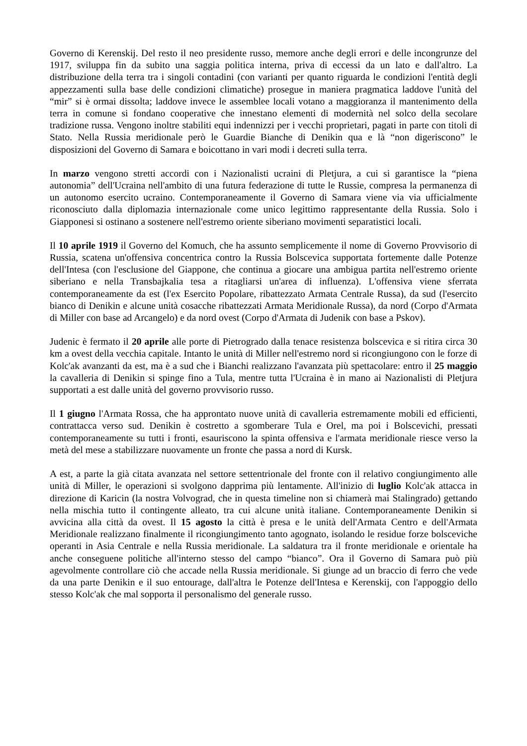Governo di Kerenskij. Del resto il neo presidente russo, memore anche degli errori e delle incongrunze del 1917, sviluppa fin da subito una saggia politica interna, priva di eccessi da un lato e dall'altro. La distribuzione della terra tra i singoli contadini (con varianti per quanto riguarda le condizioni l'entità degli appezzamenti sulla base delle condizioni climatiche) prosegue in maniera pragmatica laddove l'unità del “mir” si è ormai dissolta; laddove invece le assemblee locali votano a maggioranza il mantenimento della terra in comune si fondano cooperative che innestano elementi di modernità nel solco della secolare tradizione russa. Vengono inoltre stabiliti equi indennizzi per i vecchi proprietari, pagati in parte con titoli di Stato. Nella Russia meridionale però le Guardie Bianche di Denikin qua e là “non digeriscono” le disposizioni del Governo di Samara e boicottano in vari modi i decreti sulla terra.
In marzo vengono stretti accordi con i Nazionalisti ucraini di Pletjura, a cui si garantisce la “piena autonomia” dell'Ucraina nell'ambito di una futura federazione di tutte le Russie, compresa la permanenza di un autonomo esercito ucraino. Contemporaneamente il Governo di Samara viene via via ufficialmente riconosciuto dalla diplomazia internazionale come unico legittimo rappresentante della Russia. Solo i Giapponesi si ostinano a sostenere nell'estremo oriente siberiano movimenti separatistici locali.
Il 10 aprile 1919 il Governo del Komuch, che ha assunto semplicemente il nome di Governo Provvisorio di Russia, scatena un'offensiva concentrica contro la Russia Bolscevica supportata fortemente dalle Potenze dell'Intesa (con l'esclusione del Giappone, che continua a giocare una ambigua partita nell'estremo oriente siberiano e nella Transbajkalia tesa a ritagliarsi un'area di influenza). L'offensiva viene sferrata contemporaneamente da est (l'ex Esercito Popolare, ribattezzato Armata Centrale Russa), da sud (l'esercito bianco di Denikin e alcune unità cosacche ribattezzati Armata Meridionale Russa), da nord (Corpo d'Armata di Miller con base ad Arcangelo) e da nord ovest (Corpo d'Armata di Judenik con base a Pskov).
Judenic è fermato il 20 aprile alle porte di Pietrogrado dalla tenace resistenza bolscevica e si ritira circa 30 km a ovest della vecchia capitale. Intanto le unità di Miller nell'estremo nord si ricongiungono con le forze di Kolc'ak avanzanti da est, ma è a sud che i Bianchi realizzano l'avanzata più spettacolare: entro il 25 maggio la cavalleria di Denikin si spinge fino a Tula, mentre tutta l'Ucraina è in mano ai Nazionalisti di Pletjura supportati a est dalle unità del governo provvisorio russo.
Il 1 giugno l'Armata Rossa, che ha approntato nuove unità di cavalleria estremamente mobili ed efficienti, contrattacca verso sud. Denikin è costretto a sgomberare Tula e Orel, ma poi i Bolscevichi, pressati contemporaneamente su tutti i fronti, esauriscono la spinta offensiva e l'armata meridionale riesce verso la metà del mese a stabilizzare nuovamente un fronte che passa a nord di Kursk.
A est, a parte la già citata avanzata nel settore settentrionale del fronte con il relativo congiungimento alle unità di Miller, le operazioni si svolgono dapprima più lentamente. All'inizio di luglio Kolc'ak attacca in direzione di Karicin (la nostra Volvograd, che in questa timeline non si chiamerà mai Stalingrado) gettando nella mischia tutto il contingente alleato, tra cui alcune unità italiane. Contemporaneamente Denikin si avvicina alla città da ovest. Il 15 agosto la città è presa e le unità dell'Armata Centro e dell'Armata Meridionale realizzano finalmente il ricongiungimento tanto agognato, isolando le residue forze bolsceviche operanti in Asia Centrale e nella Russia meridionale. La saldatura tra il fronte meridionale e orientale ha anche conseguene politiche all'interno stesso del campo “bianco”. Ora il Governo di Samara può più agevolmente controllare ciò che accade nella Russia meridionale. Si giunge ad un braccio di ferro che vede da una parte Denikin e il suo entourage, dall'altra le Potenze dell'Intesa e Kerenskij, con l'appoggio dello stesso Kolc'ak che mal sopporta il personalismo del generale russo.